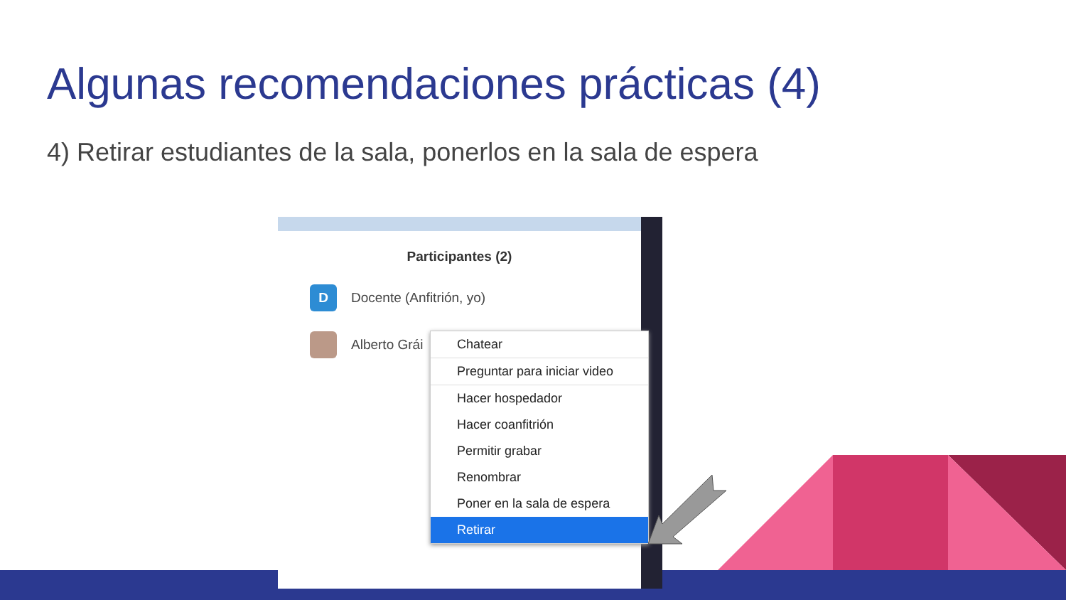Algunas recomendaciones prácticas (4)
4) Retirar estudiantes de la sala, ponerlos en la sala de espera
Participantes (2)
D
Docente (Anfitrión, yo)
Alberto Grái
Chatear
Preguntar para iniciar video
Hacer hospedador
Hacer coanfitrión
Permitir grabar
Renombrar
Poner en la sala de espera
Retirar